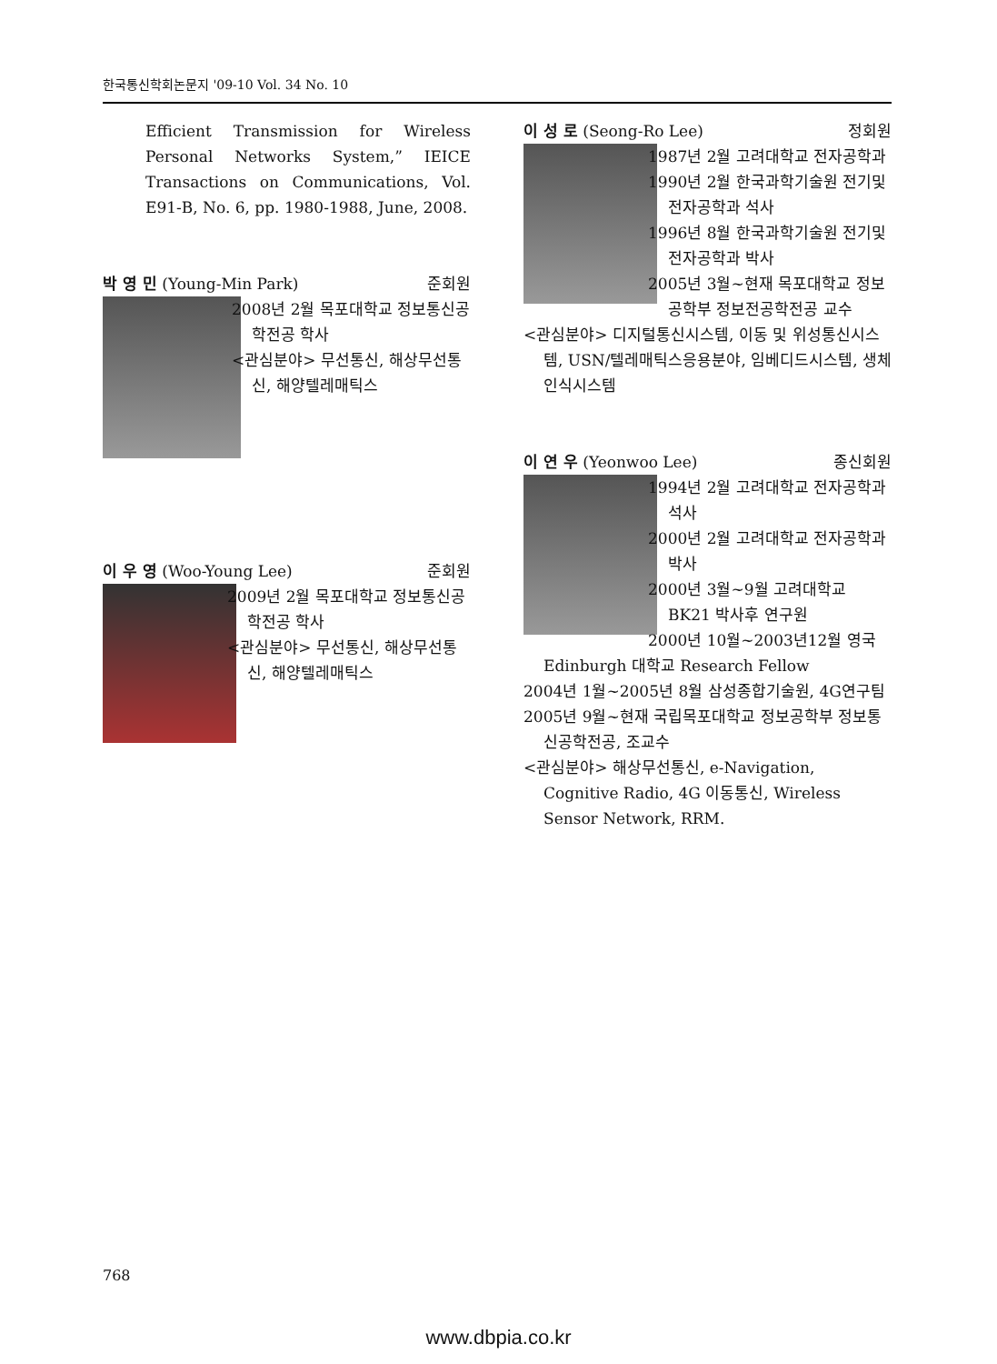한국통신학회논문지 '09-10 Vol. 34 No. 10
Efficient Transmission for Wireless Personal Networks System,” IEICE Transactions on Communications, Vol. E91-B, No. 6, pp. 1980-1988, June, 2008.
박 영 민 (Young-Min Park) 준회원
2008년 2월 목포대학교 정보통신공학전공 학사
<관심분야> 무선통신, 해상무선통신, 해양텔레매틱스
이 우 영 (Woo-Young Lee) 준회원
2009년 2월 목포대학교 정보통신공학전공 학사
<관심분야> 무선통신, 해상무선통신, 해양텔레매틱스
이 성 로 (Seong-Ro Lee) 정회원
1987년 2월 고려대학교 전자공학과
1990년 2월 한국과학기술원 전기및전자공학과 석사
1996년 8월 한국과학기술원 전기및전자공학과 박사
2005년 3월~현재 목포대학교 정보공학부 정보전공학전공 교수
<관심분야> 디지털통신시스템, 이동 및 위성통신시스템, USN/텔레매틱스응용분야, 임베디드시스템, 생체인식시스템
이 연 우 (Yeonwoo Lee) 종신회원
1994년 2월 고려대학교 전자공학과 석사
2000년 2월 고려대학교 전자공학과 박사
2000년 3월~9월 고려대학교 BK21 박사후 연구원
2000년 10월~2003년12월 영국 Edinburgh 대학교 Research Fellow
2004년 1월~2005년 8월 삼성종합기술원, 4G연구팀
2005년 9월~현재 국립목포대학교 정보공학부 정보통신공학전공, 조교수
<관심분야> 해상무선통신, e-Navigation, Cognitive Radio, 4G 이동통신, Wireless Sensor Network, RRM.
768
www.dbpia.co.kr